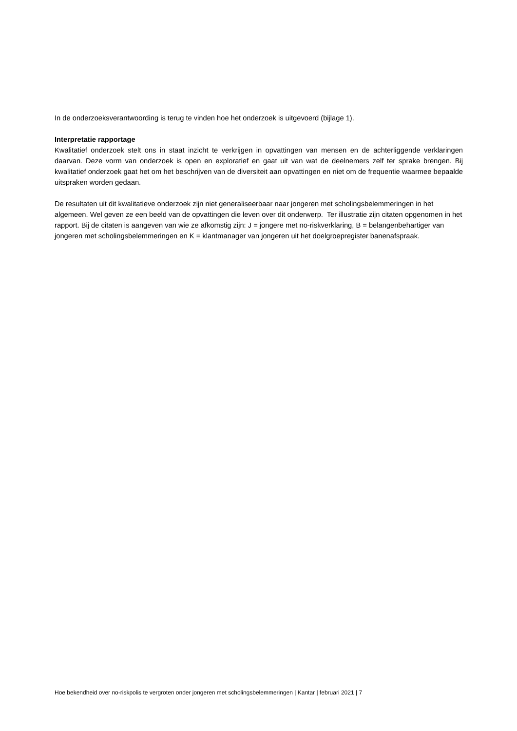In de onderzoeksverantwoording is terug te vinden hoe het onderzoek is uitgevoerd (bijlage 1).
Interpretatie rapportage
Kwalitatief onderzoek stelt ons in staat inzicht te verkrijgen in opvattingen van mensen en de achterliggende verklaringen daarvan. Deze vorm van onderzoek is open en exploratief en gaat uit van wat de deelnemers zelf ter sprake brengen. Bij kwalitatief onderzoek gaat het om het beschrijven van de diversiteit aan opvattingen en niet om de frequentie waarmee bepaalde uitspraken worden gedaan.
De resultaten uit dit kwalitatieve onderzoek zijn niet generaliseerbaar naar jongeren met scholingsbelemmeringen in het algemeen. Wel geven ze een beeld van de opvattingen die leven over dit onderwerp. Ter illustratie zijn citaten opgenomen in het rapport. Bij de citaten is aangeven van wie ze afkomstig zijn: J = jongere met no-riskverklaring, B = belangenbehartiger van jongeren met scholingsbelemmeringen en K = klantmanager van jongeren uit het doelgroepregister banenafspraak.
Hoe bekendheid over no-riskpolis te vergroten onder jongeren met scholingsbelemmeringen | Kantar | februari 2021 | 7